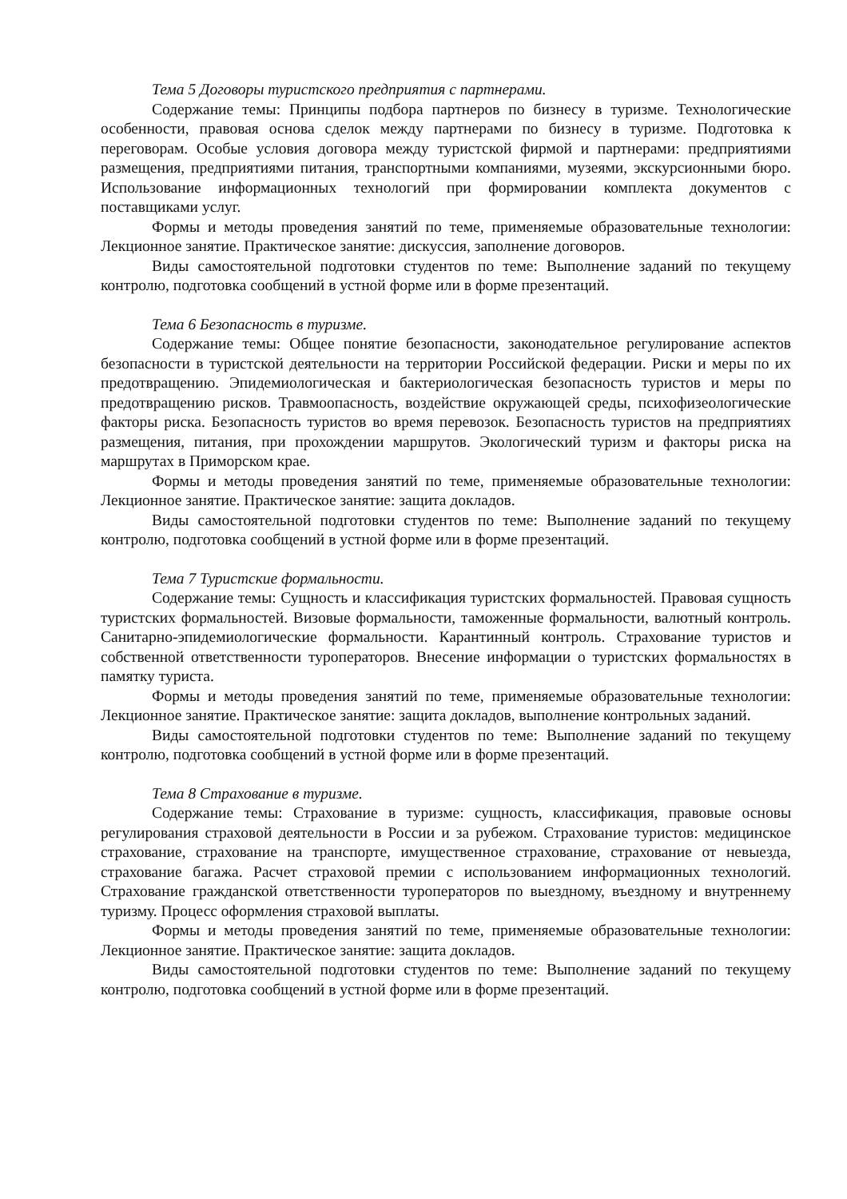Тема 5 Договоры туристского предприятия с партнерами.
Содержание темы: Принципы подбора партнеров по бизнесу в туризме. Технологические особенности, правовая основа сделок между партнерами по бизнесу в туризме. Подготовка к переговорам. Особые условия договора между туристской фирмой и партнерами: предприятиями размещения, предприятиями питания, транспортными компаниями, музеями, экскурсионными бюро. Использование информационных технологий при формировании комплекта документов с поставщиками услуг.
Формы и методы проведения занятий по теме, применяемые образовательные технологии: Лекционное занятие. Практическое занятие: дискуссия, заполнение договоров.
Виды самостоятельной подготовки студентов по теме: Выполнение заданий по текущему контролю, подготовка сообщений в устной форме или в форме презентаций.
Тема 6 Безопасность в туризме.
Содержание темы: Общее понятие безопасности, законодательное регулирование аспектов безопасности в туристской деятельности на территории Российской федерации. Риски и меры по их предотвращению. Эпидемиологическая и бактериологическая безопасность туристов и меры по предотвращению рисков. Травмоопасность, воздействие окружающей среды, психофизеологические факторы риска. Безопасность туристов во время перевозок. Безопасность туристов на предприятиях размещения, питания, при прохождении маршрутов. Экологический туризм и факторы риска на маршрутах в Приморском крае.
Формы и методы проведения занятий по теме, применяемые образовательные технологии: Лекционное занятие. Практическое занятие: защита докладов.
Виды самостоятельной подготовки студентов по теме: Выполнение заданий по текущему контролю, подготовка сообщений в устной форме или в форме презентаций.
Тема 7 Туристские формальности.
Содержание темы: Сущность и классификация туристских формальностей. Правовая сущность туристских формальностей. Визовые формальности, таможенные формальности, валютный контроль. Санитарно-эпидемиологические формальности. Карантинный контроль. Страхование туристов и собственной ответственности туроператоров. Внесение информации о туристских формальностях в памятку туриста.
Формы и методы проведения занятий по теме, применяемые образовательные технологии: Лекционное занятие. Практическое занятие: защита докладов, выполнение контрольных заданий.
Виды самостоятельной подготовки студентов по теме: Выполнение заданий по текущему контролю, подготовка сообщений в устной форме или в форме презентаций.
Тема 8 Страхование в туризме.
Содержание темы: Страхование в туризме: сущность, классификация, правовые основы регулирования страховой деятельности в России и за рубежом. Страхование туристов: медицинское страхование, страхование на транспорте, имущественное страхование, страхование от невыезда, страхование багажа. Расчет страховой премии с использованием информационных технологий. Страхование гражданской ответственности туроператоров по выездному, въездному и внутреннему туризму. Процесс оформления страховой выплаты.
Формы и методы проведения занятий по теме, применяемые образовательные технологии: Лекционное занятие. Практическое занятие: защита докладов.
Виды самостоятельной подготовки студентов по теме: Выполнение заданий по текущему контролю, подготовка сообщений в устной форме или в форме презентаций.